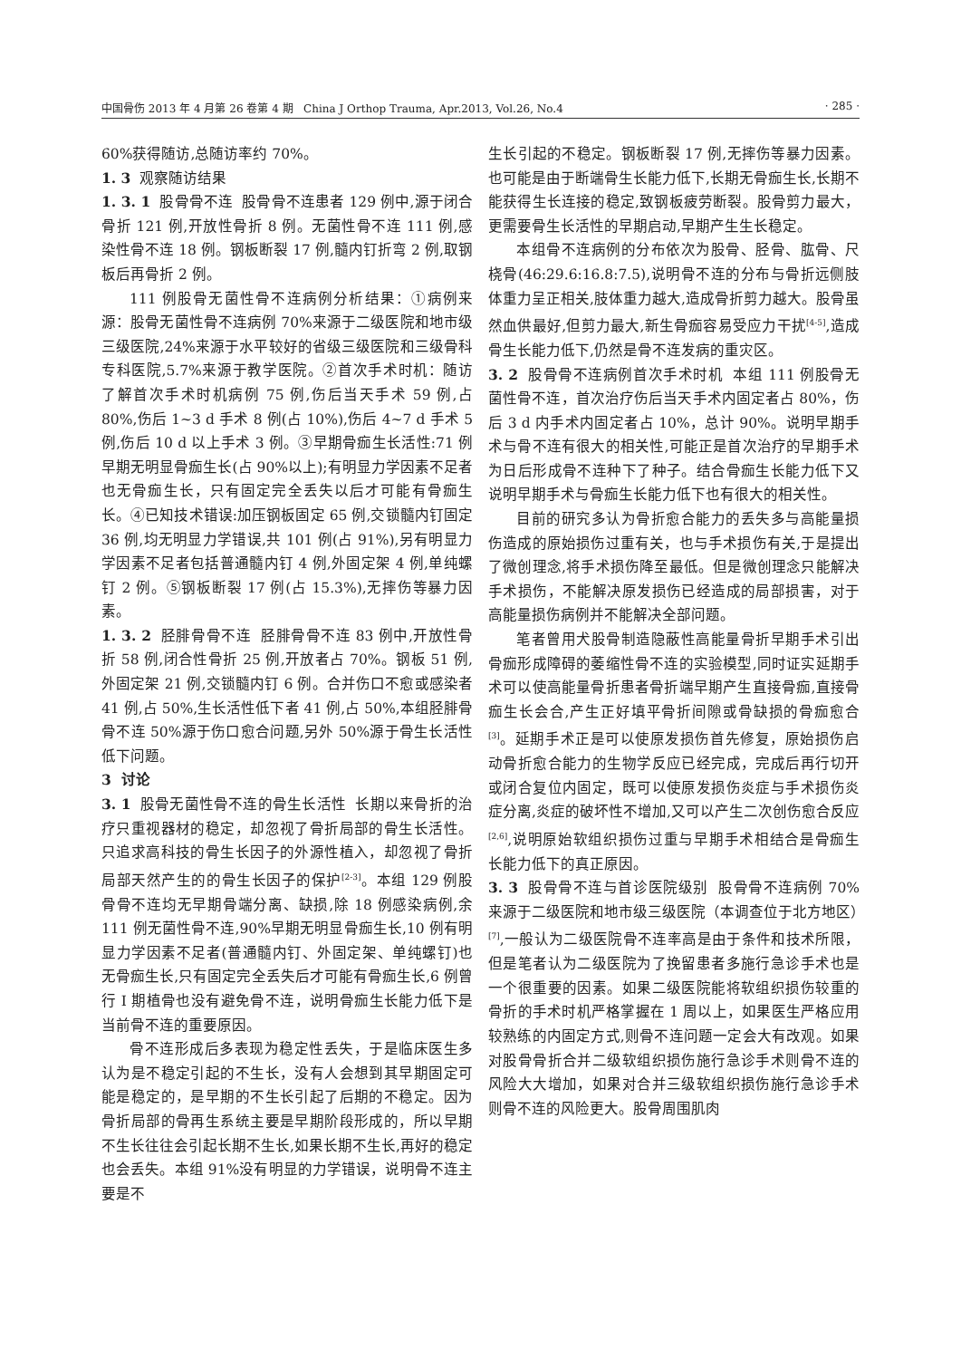中国骨伤 2013 年 4 月第 26 卷第 4 期 China J Orthop Trauma, Apr.2013, Vol.26, No.4 · 285 ·
60%获得随访,总随访率约 70%。
1. 3 观察随访结果
1. 3. 1 股骨骨不连 股骨骨不连患者 129 例中,源于闭合骨折 121 例,开放性骨折 8 例。无菌性骨不连 111 例,感染性骨不连 18 例。钢板断裂 17 例,髓内钉折弯 2 例,取钢板后再骨折 2 例。
111 例股骨无菌性骨不连病例分析结果：①病例来源：股骨无菌性骨不连病例 70%来源于二级医院和地市级三级医院,24%来源于水平较好的省级三级医院和三级骨科专科医院,5.7%来源于教学医院。②首次手术时机：随访了解首次手术时机病例 75 例,伤后当天手术 59 例,占 80%,伤后 1~3 d 手术 8 例(占 10%),伤后 4~7 d 手术 5 例,伤后 10 d 以上手术 3 例。③早期骨痂生长活性:71 例早期无明显骨痂生长(占 90%以上);有明显力学因素不足者也无骨痂生长，只有固定完全丢失以后才可能有骨痂生长。④已知技术错误:加压钢板固定 65 例,交锁髓内钉固定 36 例,均无明显力学错误,共 101 例(占 91%),另有明显力学因素不足者包括普通髓内钉 4 例,外固定架 4 例,单纯螺钉 2 例。⑤钢板断裂 17 例(占 15.3%),无摔伤等暴力因素。
1. 3. 2 胫腓骨骨不连 胫腓骨骨不连 83 例中,开放性骨折 58 例,闭合性骨折 25 例,开放者占 70%。钢板 51 例,外固定架 21 例,交锁髓内钉 6 例。合并伤口不愈或感染者 41 例,占 50%,生长活性低下者 41 例,占 50%,本组胫腓骨骨不连 50%源于伤口愈合问题,另外 50%源于骨生长活性低下问题。
3 讨论
3. 1 股骨无菌性骨不连的骨生长活性 长期以来骨折的治疗只重视器材的稳定，却忽视了骨折局部的骨生长活性。只追求高科技的骨生长因子的外源性植入，却忽视了骨折局部天然产生的的骨生长因子的保护<sup>[2-3]</sup>。本组 129 例股骨骨不连均无早期骨端分离、缺损,除 18 例感染病例,余 111 例无菌性骨不连,90%早期无明显骨痂生长,10 例有明显力学因素不足者(普通髓内钉、外固定架、单纯螺钉)也无骨痂生长,只有固定完全丢失后才可能有骨痂生长,6 例曾行 I 期植骨也没有避免骨不连，说明骨痂生长能力低下是当前骨不连的重要原因。
骨不连形成后多表现为稳定性丢失，于是临床医生多认为是不稳定引起的不生长，没有人会想到其早期固定可能是稳定的，是早期的不生长引起了后期的不稳定。因为骨折局部的骨再生系统主要是早期阶段形成的，所以早期不生长往往会引起长期不生长,如果长期不生长,再好的稳定也会丢失。本组 91%没有明显的力学错误，说明骨不连主要是不
生长引起的不稳定。钢板断裂 17 例,无摔伤等暴力因素。也可能是由于断端骨生长能力低下,长期无骨痂生长,长期不能获得生长连接的稳定,致钢板疲劳断裂。股骨剪力最大，更需要骨生长活性的早期启动,早期产生生长稳定。
本组骨不连病例的分布依次为股骨、胫骨、肱骨、尺桡骨(46:29.6:16.8:7.5),说明骨不连的分布与骨折远侧肢体重力呈正相关,肢体重力越大,造成骨折剪力越大。股骨虽然血供最好,但剪力最大,新生骨痂容易受应力干扰<sup>[4-5]</sup>,造成骨生长能力低下,仍然是骨不连发病的重灾区。
3. 2 股骨骨不连病例首次手术时机 本组 111 例股骨无菌性骨不连，首次治疗伤后当天手术内固定者占 80%，伤后 3 d 内手术内固定者占 10%，总计 90%。说明早期手术与骨不连有很大的相关性,可能正是首次治疗的早期手术为日后形成骨不连种下了种子。结合骨痂生长能力低下又说明早期手术与骨痂生长能力低下也有很大的相关性。
目前的研究多认为骨折愈合能力的丢失多与高能量损伤造成的原始损伤过重有关，也与手术损伤有关,于是提出了微创理念,将手术损伤降至最低。但是微创理念只能解决手术损伤，不能解决原发损伤已经造成的局部损害，对于高能量损伤病例并不能解决全部问题。
笔者曾用犬股骨制造隐蔽性高能量骨折早期手术引出骨痂形成障碍的萎缩性骨不连的实验模型,同时证实延期手术可以使高能量骨折患者骨折端早期产生直接骨痂,直接骨痂生长会合,产生正好填平骨折间隙或骨缺损的骨痂愈合<sup>[3]</sup>。延期手术正是可以使原发损伤首先修复，原始损伤启动骨折愈合能力的生物学反应已经完成，完成后再行切开或闭合复位内固定，既可以使原发损伤炎症与手术损伤炎症分离,炎症的破坏性不增加,又可以产生二次创伤愈合反应<sup>[2,6]</sup>,说明原始软组织损伤过重与早期手术相结合是骨痂生长能力低下的真正原因。
3. 3 股骨骨不连与首诊医院级别 股骨骨不连病例 70%来源于二级医院和地市级三级医院（本调查位于北方地区）<sup>[7]</sup>,一般认为二级医院骨不连率高是由于条件和技术所限，但是笔者认为二级医院为了挽留患者多施行急诊手术也是一个很重要的因素。如果二级医院能将软组织损伤较重的骨折的手术时机严格掌握在 1 周以上，如果医生严格应用较熟练的内固定方式,则骨不连问题一定会大有改观。如果对股骨骨折合并二级软组织损伤施行急诊手术则骨不连的风险大大增加，如果对合并三级软组织损伤施行急诊手术则骨不连的风险更大。股骨周围肌肉